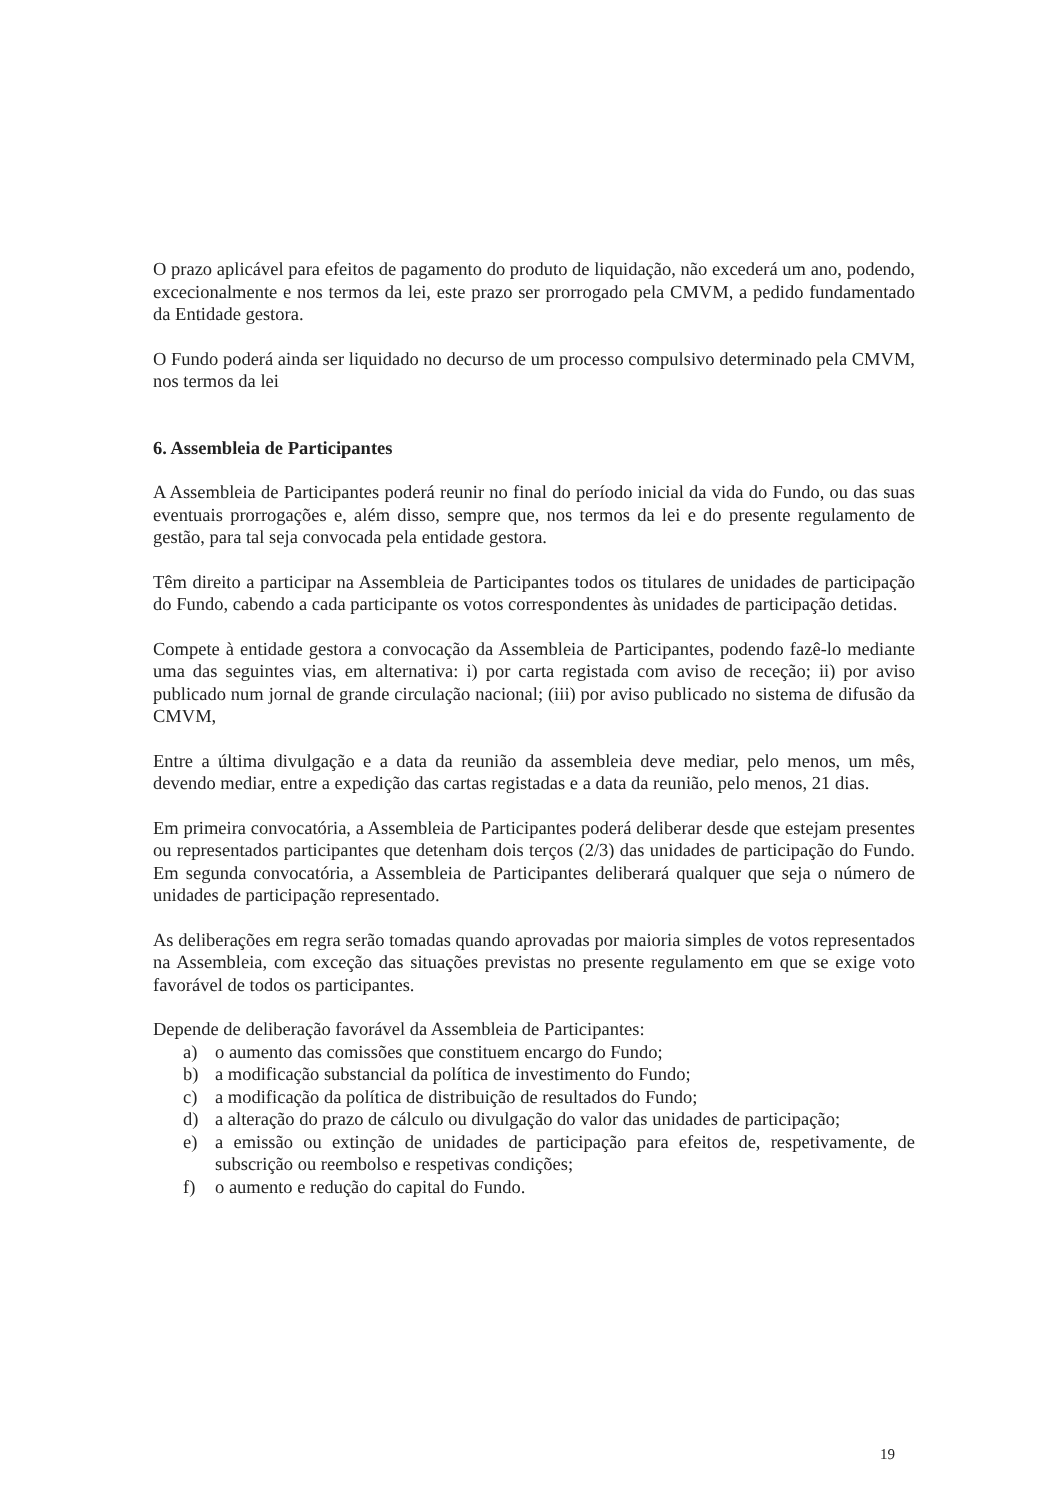O prazo aplicável para efeitos de pagamento do produto de liquidação, não excederá um ano, podendo, excecionalmente e nos termos da lei, este prazo ser prorrogado pela CMVM, a pedido fundamentado da Entidade gestora.
O Fundo poderá ainda ser liquidado no decurso de um processo compulsivo determinado pela CMVM, nos termos da lei
6. Assembleia de Participantes
A Assembleia de Participantes poderá reunir no final do período inicial da vida do Fundo, ou das suas eventuais prorrogações e, além disso, sempre que, nos termos da lei e do presente regulamento de gestão, para tal seja convocada pela entidade gestora.
Têm direito a participar na Assembleia de Participantes todos os titulares de unidades de participação do Fundo, cabendo a cada participante os votos correspondentes às unidades de participação detidas.
Compete à entidade gestora a convocação da Assembleia de Participantes, podendo fazê-lo mediante uma das seguintes vias, em alternativa: i) por carta registada com aviso de receção; ii) por aviso publicado num jornal de grande circulação nacional; (iii) por aviso publicado no sistema de difusão da CMVM,
Entre a última divulgação e a data da reunião da assembleia deve mediar, pelo menos, um mês, devendo mediar, entre a expedição das cartas registadas e a data da reunião, pelo menos, 21 dias.
Em primeira convocatória, a Assembleia de Participantes poderá deliberar desde que estejam presentes ou representados participantes que detenham dois terços (2/3) das unidades de participação do Fundo. Em segunda convocatória, a Assembleia de Participantes deliberará qualquer que seja o número de unidades de participação representado.
As deliberações em regra serão tomadas quando aprovadas por maioria simples de votos representados na Assembleia, com exceção das situações previstas no presente regulamento em que se exige voto favorável de todos os participantes.
Depende de deliberação favorável da Assembleia de Participantes:
a) o aumento das comissões que constituem encargo do Fundo;
b) a modificação substancial da política de investimento do Fundo;
c) a modificação da política de distribuição de resultados do Fundo;
d) a alteração do prazo de cálculo ou divulgação do valor das unidades de participação;
e) a emissão ou extinção de unidades de participação para efeitos de, respetivamente, de subscrição ou reembolso e respetivas condições;
f) o aumento e redução do capital do Fundo.
19